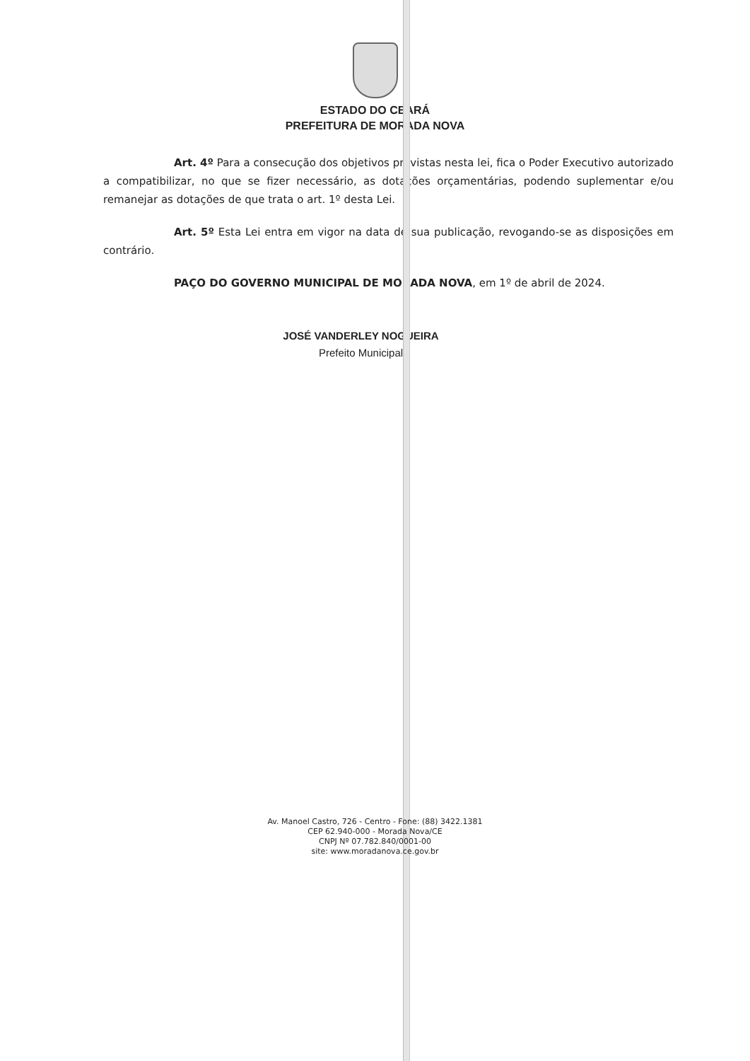ESTADO DO CEARÁ
PREFEITURA DE MORADA NOVA
Art. 4º Para a consecução dos objetivos previstas nesta lei, fica o Poder Executivo autorizado a compatibilizar, no que se fizer necessário, as dotações orçamentárias, podendo suplementar e/ou remanejar as dotações de que trata o art. 1º desta Lei.
Art. 5º Esta Lei entra em vigor na data de sua publicação, revogando-se as disposições em contrário.
PAÇO DO GOVERNO MUNICIPAL DE MORADA NOVA, em 1º de abril de 2024.
JOSÉ VANDERLEY NOGUEIRA
Prefeito Municipal
Av. Manoel Castro, 726 - Centro - Fone: (88) 3422.1381
CEP 62.940-000 - Morada Nova/CE
CNPJ Nº 07.782.840/0001-00
site: www.moradanova.ce.gov.br